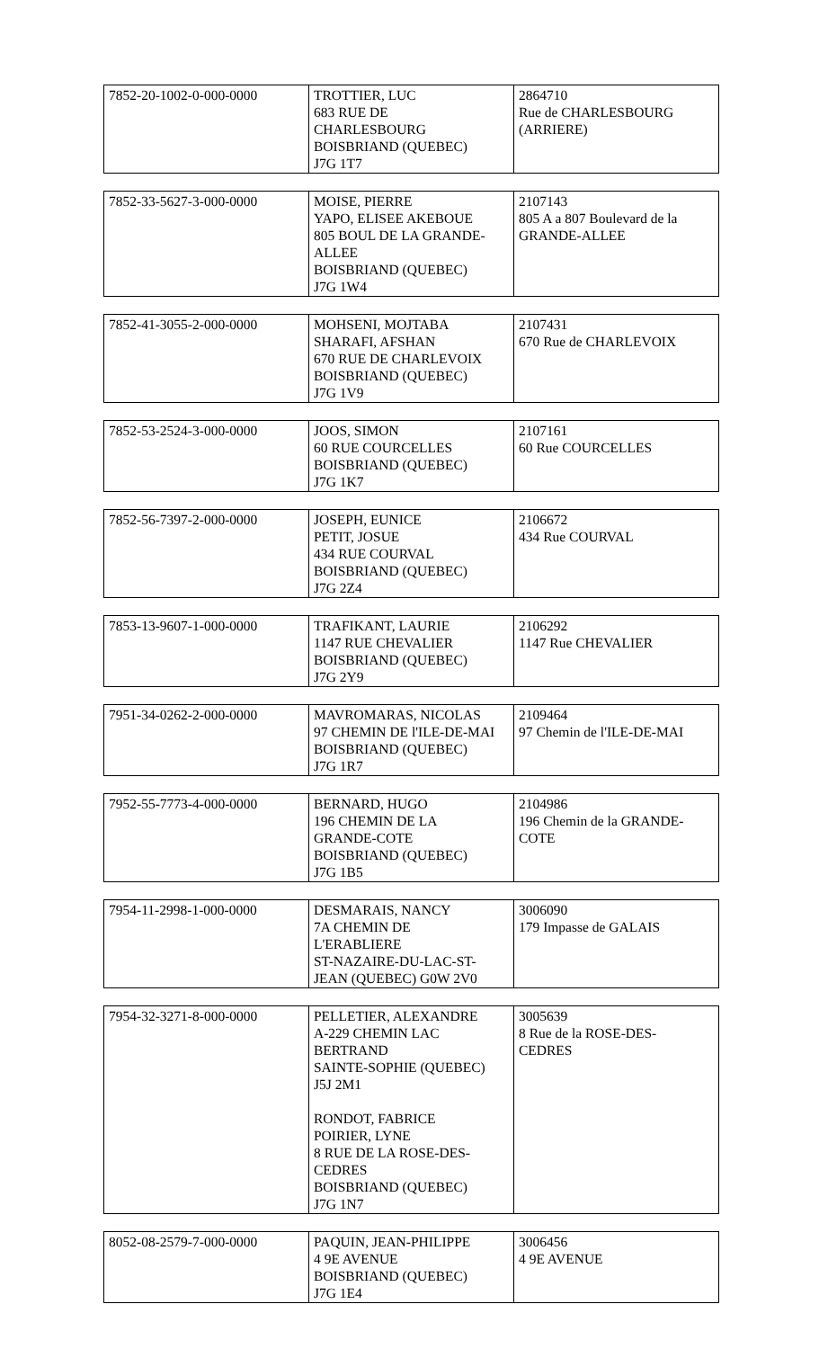| 7852-20-1002-0-000-0000 | TROTTIER, LUC 683 RUE DE CHARLESBOURG BOISBRIAND (QUEBEC) J7G 1T7 | 2864710 Rue de CHARLESBOURG (ARRIERE) |
| 7852-33-5627-3-000-0000 | MOISE, PIERRE YAPO, ELISEE AKEBOUE 805 BOUL DE LA GRANDE- ALLEE BOISBRIAND (QUEBEC) J7G 1W4 | 2107143 805 A a 807 Boulevard de la GRANDE-ALLEE |
| 7852-41-3055-2-000-0000 | MOHSENI, MOJTABA SHARAFI, AFSHAN 670 RUE DE CHARLEVOIX BOISBRIAND (QUEBEC) J7G 1V9 | 2107431 670 Rue de CHARLEVOIX |
| 7852-53-2524-3-000-0000 | JOOS, SIMON 60 RUE COURCELLES BOISBRIAND (QUEBEC) J7G 1K7 | 2107161 60 Rue COURCELLES |
| 7852-56-7397-2-000-0000 | JOSEPH, EUNICE PETIT, JOSUE 434 RUE COURVAL BOISBRIAND (QUEBEC) J7G 2Z4 | 2106672 434 Rue COURVAL |
| 7853-13-9607-1-000-0000 | TRAFIKANT, LAURIE 1147 RUE CHEVALIER BOISBRIAND (QUEBEC) J7G 2Y9 | 2106292 1147 Rue CHEVALIER |
| 7951-34-0262-2-000-0000 | MAVROMARAS, NICOLAS 97 CHEMIN DE l'ILE-DE-MAI BOISBRIAND (QUEBEC) J7G 1R7 | 2109464 97 Chemin de l'ILE-DE-MAI |
| 7952-55-7773-4-000-0000 | BERNARD, HUGO 196 CHEMIN DE LA GRANDE-COTE BOISBRIAND (QUEBEC) J7G 1B5 | 2104986 196 Chemin de la GRANDE- COTE |
| 7954-11-2998-1-000-0000 | DESMARAIS, NANCY 7A CHEMIN DE L'ERABLIERE ST-NAZAIRE-DU-LAC-ST- JEAN (QUEBEC) G0W 2V0 | 3006090 179 Impasse de GALAIS |
| 7954-32-3271-8-000-0000 | PELLETIER, ALEXANDRE A-229 CHEMIN LAC BERTRAND SAINTE-SOPHIE (QUEBEC) J5J 2M1 RONDOT, FABRICE POIRIER, LYNE 8 RUE DE LA ROSE-DES- CEDRES BOISBRIAND (QUEBEC) J7G 1N7 | 3005639 8 Rue de la ROSE-DES- CEDRES |
| 8052-08-2579-7-000-0000 | PAQUIN, JEAN-PHILIPPE 4 9E AVENUE BOISBRIAND (QUEBEC) J7G 1E4 | 3006456 4 9E AVENUE |